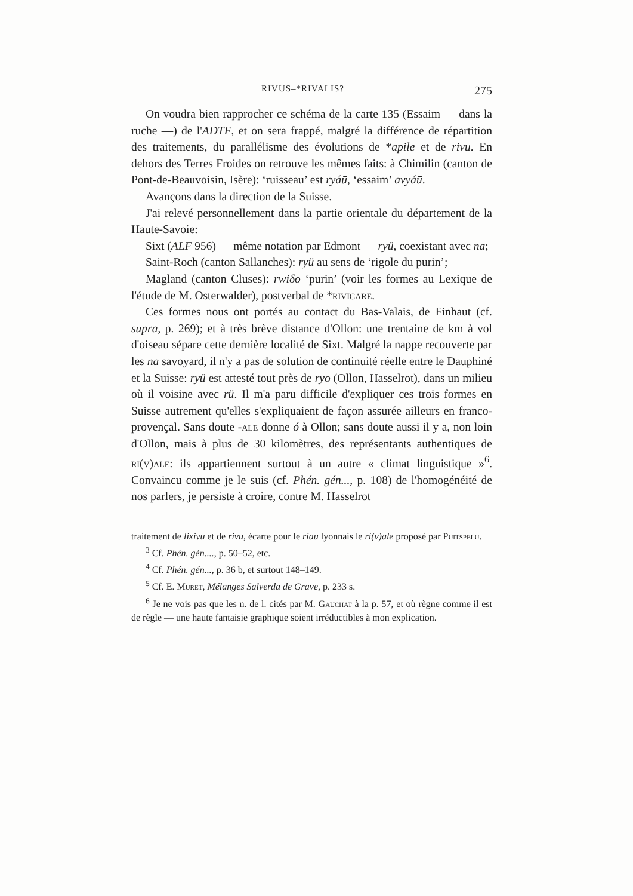RIVUS–*RIVALIS? 275
On voudra bien rapprocher ce schéma de la carte 135 (Essaim — dans la ruche —) de l'ADTF, et on sera frappé, malgré la différence de répartition des traitements, du parallélisme des évolutions de *apile et de rivu. En dehors des Terres Froides on retrouve les mêmes faits: à Chimilin (canton de Pont-de-Beauvoisin, Isère): ‘ruisseau’ est ryáū, ‘essaim’ avyáū.
Avançons dans la direction de la Suisse.
J'ai relevé personnellement dans la partie orientale du département de la Haute-Savoie:
Sixt (ALF 956) — même notation par Edmont — ryü, coexistant avec nā;
Saint-Roch (canton Sallanches): ryü au sens de ‘rigole du purin’;
Magland (canton Cluses): rwiδo ‘purin’ (voir les formes au Lexique de l'étude de M. Osterwalder), postverbal de *rivicare.
Ces formes nous ont portés au contact du Bas-Valais, de Finhaut (cf. supra, p. 269); et à très brève distance d'Ollon: une trentaine de km à vol d'oiseau sépare cette dernière localité de Sixt. Malgré la nappe recouverte par les nā savoyard, il n'y a pas de solution de continuité réelle entre le Dauphiné et la Suisse: ryü est attesté tout près de ryo (Ollon, Hasselrot), dans un milieu où il voisine avec rü. Il m'a paru difficile d'expliquer ces trois formes en Suisse autrement qu'elles s'expliquaient de façon assurée ailleurs en franco-provençal. Sans doute -ale donne ó à Ollon; sans doute aussi il y a, non loin d'Ollon, mais à plus de 30 kilomètres, des représentants authentiques de ri(v)ale: ils appartiennent surtout à un autre « climat linguistique »<sup>6</sup>. Convaincu comme je le suis (cf. Phén. gén..., p. 108) de l'homogénéité de nos parlers, je persiste à croire, contre M. Hasselrot
traitement de lixivu et de rivu, écarte pour le riau lyonnais le ri(v)ale proposé par Puitspelu.
<sup>3</sup> Cf. Phén. gén...., p. 50–52, etc.
<sup>4</sup> Cf. Phén. gén..., p. 36 b, et surtout 148–149.
<sup>5</sup> Cf. E. Muret, Mélanges Salverda de Grave, p. 233 s.
<sup>6</sup> Je ne vois pas que les n. de l. cités par M. Gauchat à la p. 57, et où règne comme il est de règle — une haute fantaisie graphique soient irréductibles à mon explication.